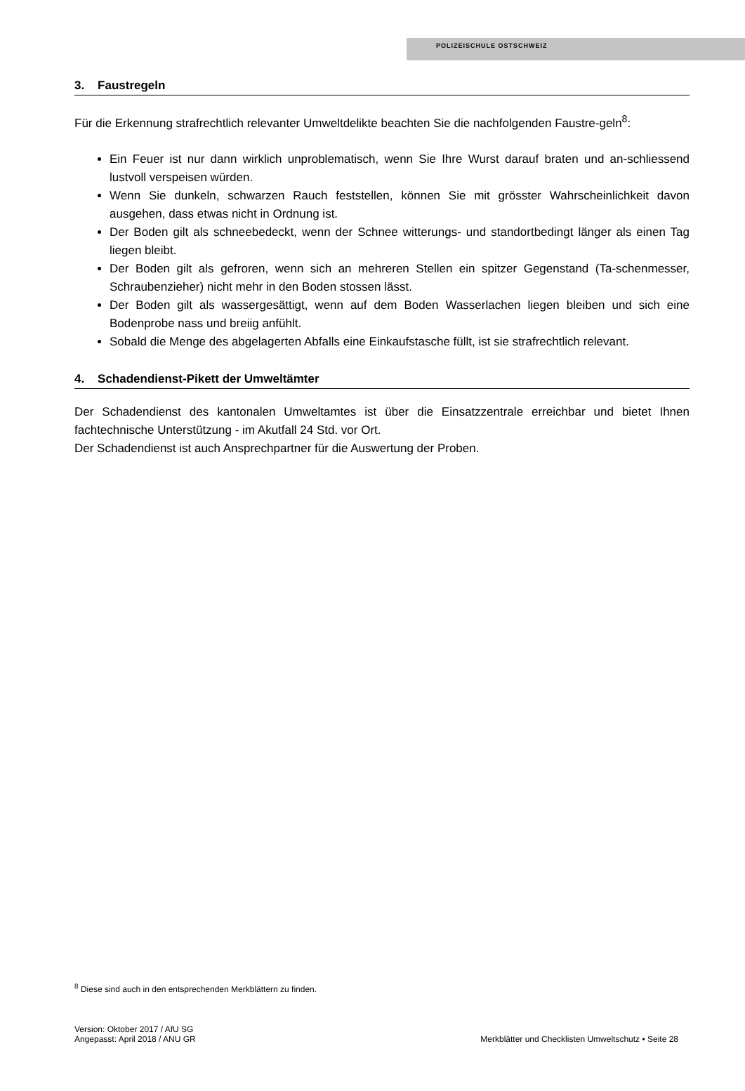POLIZEISCHULE OSTSCHWEIZ
3. Faustregeln
Für die Erkennung strafrechtlich relevanter Umweltdelikte beachten Sie die nachfolgenden Faustre-geln<sup>8</sup>:
Ein Feuer ist nur dann wirklich unproblematisch, wenn Sie Ihre Wurst darauf braten und an-schliessend lustvoll verspeisen würden.
Wenn Sie dunkeln, schwarzen Rauch feststellen, können Sie mit grösster Wahrscheinlichkeit davon ausgehen, dass etwas nicht in Ordnung ist.
Der Boden gilt als schneebedeckt, wenn der Schnee witterungs- und standortbedingt länger als einen Tag liegen bleibt.
Der Boden gilt als gefroren, wenn sich an mehreren Stellen ein spitzer Gegenstand (Ta-schenmesser, Schraubenzieher) nicht mehr in den Boden stossen lässt.
Der Boden gilt als wassergesättigt, wenn auf dem Boden Wasserlachen liegen bleiben und sich eine Bodenprobe nass und breiig anfühlt.
Sobald die Menge des abgelagerten Abfalls eine Einkaufstasche füllt, ist sie strafrechtlich relevant.
4. Schadendienst-Pikett der Umweltämter
Der Schadendienst des kantonalen Umweltamtes ist über die Einsatzzentrale erreichbar und bietet Ihnen fachtechnische Unterstützung - im Akutfall 24 Std. vor Ort.
Der Schadendienst ist auch Ansprechpartner für die Auswertung der Proben.
<sup>8</sup> Diese sind auch in den entsprechenden Merkblättern zu finden.
Version: Oktober 2017 / AfU SG
Angepasst: April 2018 / ANU GR
Merkblätter und Checklisten Umweltschutz • Seite 28